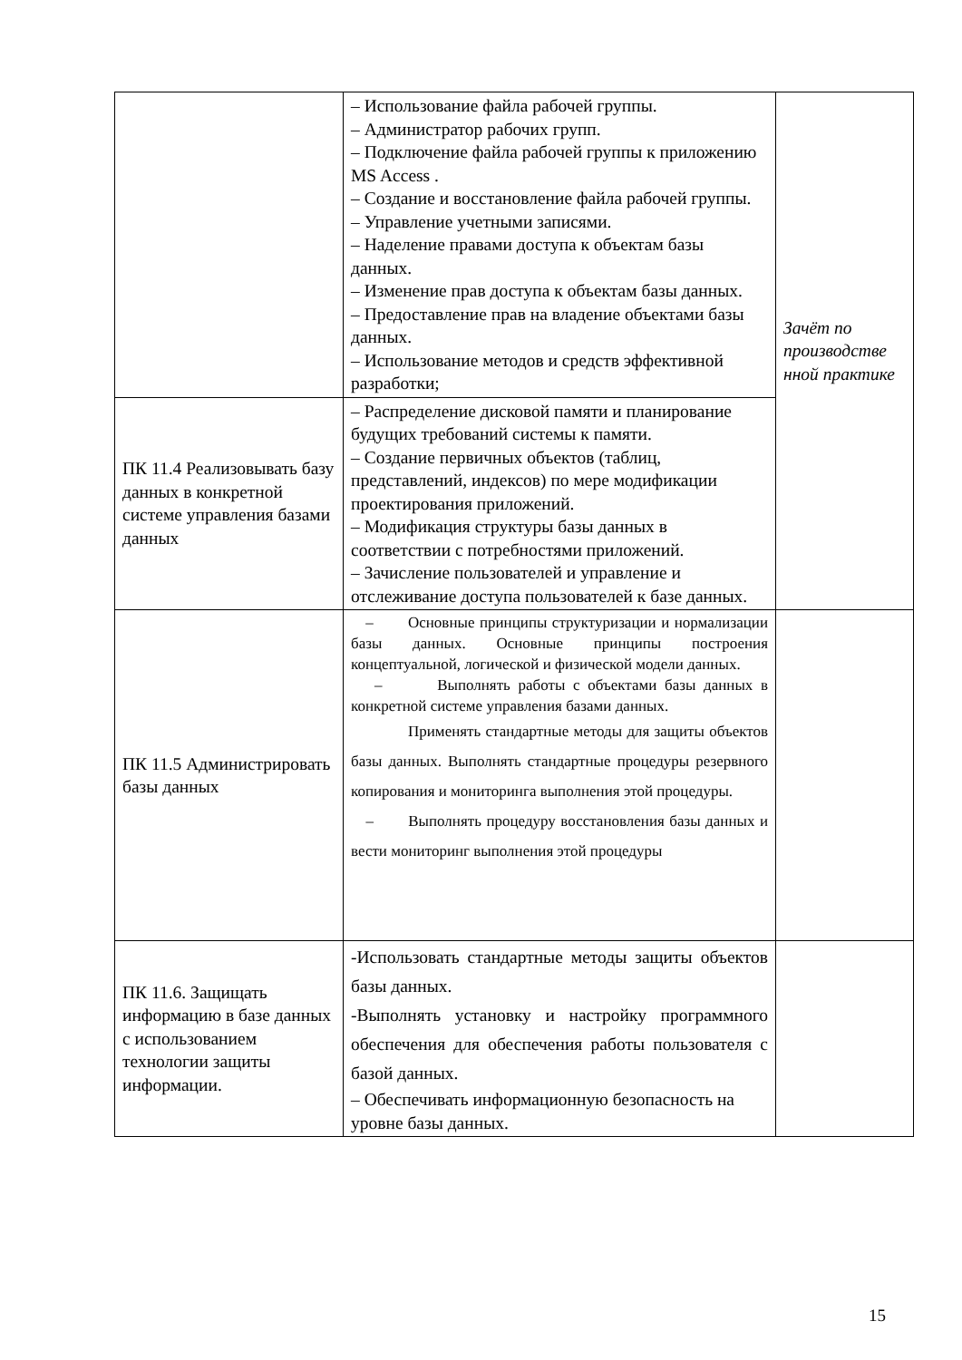| | – Использование файла рабочей группы. – Администратор рабочих групп. – Подключение файла рабочей группы к приложению MS Access . – Создание и восстановление файла рабочей группы. – Управление учетными записями. – Наделение правами доступа к объектам базы данных. – Изменение прав доступа к объектам базы данных. – Предоставление прав на владение объектами базы данных. – Использование методов и средств эффективной разработки; | Зачёт по производстве нной практике |
| ПК 11.4 Реализовывать базу данных в конкретной системе управления базами данных | – Распределение дисковой памяти и планирование будущих требований системы к памяти. – Создание первичных объектов (таблиц, представлений, индексов) по мере модификации проектирования приложений. – Модификация структуры базы данных в соответствии с потребностями приложений. – Зачисление пользователей и управление и отслеживание доступа пользователей к базе данных. | |
| ПК 11.5 Администрировать базы данных | – Основные принципы структуризации и нормализации базы данных. Основные принципы построения концептуальной, логической и физической модели данных. – Выполнять работы с объектами базы данных в конкретной системе управления базами данных. Применять стандартные методы для защиты объектов базы данных. Выполнять стандартные процедуры резервного копирования и мониторинга выполнения этой процедуры. – Выполнять процедуру восстановления базы данных и вести мониторинг выполнения этой процедуры | |
| ПК 11.6. Защищать информацию в базе данных с использованием технологии защиты информации. | -Использовать стандартные методы защиты объектов базы данных. -Выполнять установку и настройку программного обеспечения для обеспечения работы пользователя с базой данных. – Обеспечивать информационную безопасность на уровне базы данных. | |
15